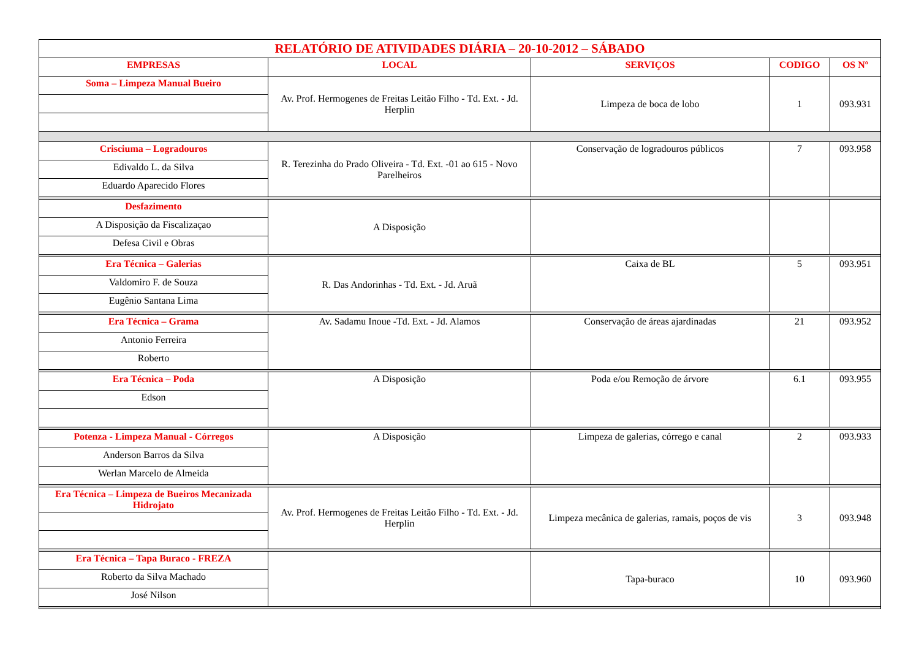| RELATÓRIO DE ATIVIDADES DIÁRIA – 20-10-2012 – SÁBADO | | | | |
| --- | --- | --- | --- | --- |
| EMPRESAS | LOCAL | SERVIÇOS | CODIGO | OS Nº |
| Soma – Limpeza Manual Bueiro | Av. Prof. Hermogenes de Freitas Leitão Filho - Td. Ext. - Jd. Herplin | Limpeza de boca de lobo | 1 | 093.931 |
| Crisciuma – Logradouros | R. Terezinha do Prado Oliveira - Td. Ext. -01 ao 615 - Novo Parelheiros | Conservação de logradouros públicos | 7 | 093.958 |
| Edivaldo L. da Silva | | | | |
| Eduardo Aparecido Flores | | | | |
| Desfazimento | A Disposição | | | |
| A Disposição da Fiscalizaçao | | | | |
| Defesa Civil e Obras | | | | |
| Era Técnica – Galerias | R. Das Andorinhas - Td. Ext. - Jd. Aruã | Caixa de BL | 5 | 093.951 |
| Valdomiro F. de Souza | | | | |
| Eugênio Santana Lima | | | | |
| Era Técnica – Grama | Av. Sadamu Inoue -Td. Ext. - Jd. Alamos | Conservação de áreas ajardinadas | 21 | 093.952 |
| Antonio Ferreira | | | | |
| Roberto | | | | |
| Era Técnica – Poda | A Disposição | Poda e/ou Remoção de árvore | 6.1 | 093.955 |
| Edson | | | | |
| Potenza - Limpeza Manual - Córregos | A Disposição | Limpeza de galerias, córrego e canal | 2 | 093.933 |
| Anderson Barros da Silva | | | | |
| Werlan Marcelo de Almeida | | | | |
| Era Técnica – Limpeza de Bueiros Mecanizada Hidrojato | Av. Prof. Hermogenes de Freitas Leitão Filho - Td. Ext. - Jd. Herplin | Limpeza mecânica de galerias, ramais, poços de vis | 3 | 093.948 |
| Era Técnica – Tapa Buraco - FREZA | | Tapa-buraco | 10 | 093.960 |
| Roberto da Silva Machado | | | | |
| José Nilson | | | | |